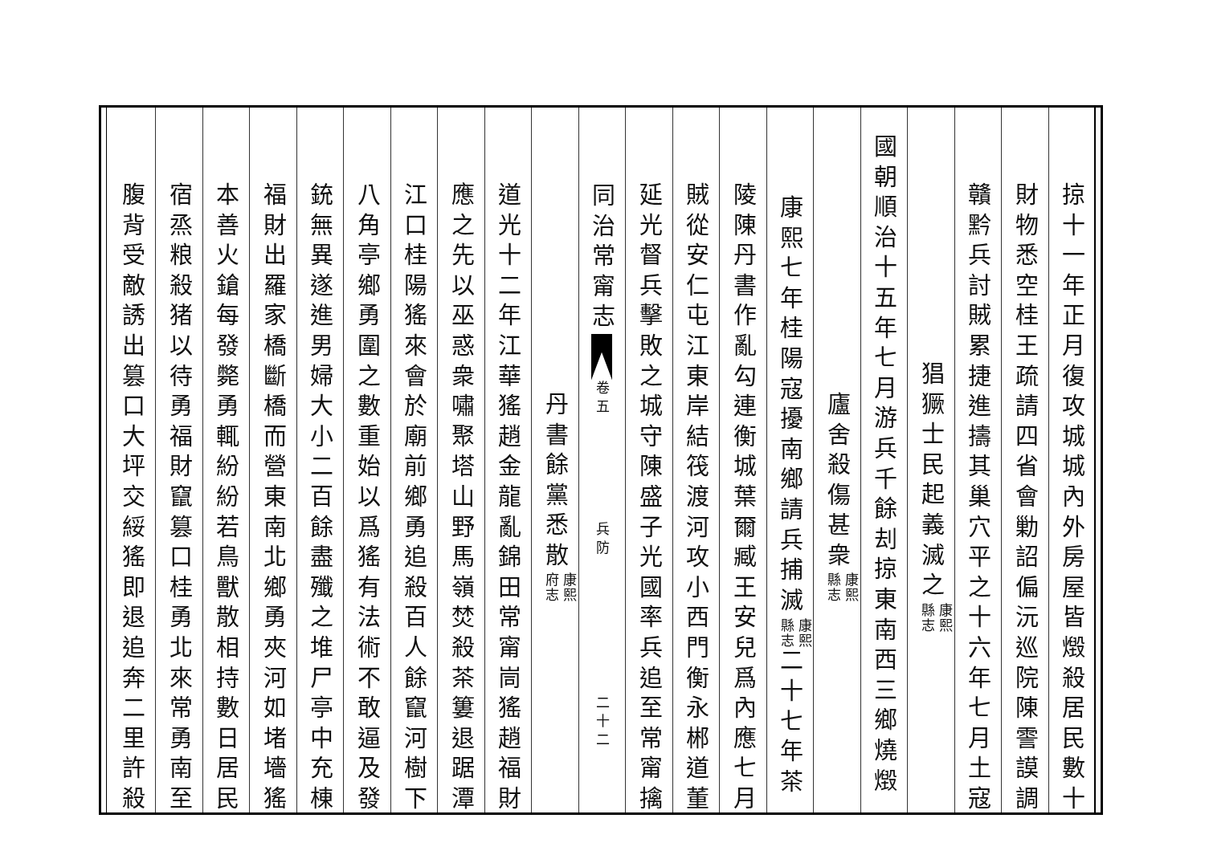掠十一年正月復攻城城內外房屋皆燬殺居民數十
財物悉空桂王疏請四省會勦詔偏沅巡院陳霅謨調
贛黔兵討賊累捷進擣其巢穴平之十六年七月土寇
猖獗士民起義滅之
康熙
縣志
國朝順治十五年七月游兵千餘刦掠東南西三鄉燒燬
廬舍殺傷甚衆
康熙
縣志
康熙七年桂陽寇擾南鄉請兵捕滅
康熙
縣志
二十七年茶
陵陳丹書作亂勾連衡城葉爾臧王安兒爲內應七月
賊從安仁屯江東岸結筏渡河攻小西門衡永郴道董
延光督兵擊敗之城守陳盛子光國率兵追至常甯擒
同治常甯志 卷五 兵防 二十二
丹書餘黨悉散
康熙
府志
道光十二年江華猺趙金龍亂錦田常甯峝猺趙福財
應之先以巫惑衆嘯聚塔山野馬嶺焚殺茶簍退踞潭
江口桂陽猺來會於廟前鄉勇追殺百人餘竄河樹下
八角亭鄉勇圍之數重始以爲猺有法術不敢逼及發
銃無異遂進男婦大小二百餘盡殲之堆尸亭中充棟
福財出羅家橋斷橋而營東南北鄉勇夾河如堵墻猺
本善火鎗每發斃勇輒紛紛若鳥獸散相持數日居民
宿烝粮殺猪以待勇福財竄篡口桂勇北來常勇南至
腹背受敵誘出篡口大坪交綏猺即退追奔二里許殺